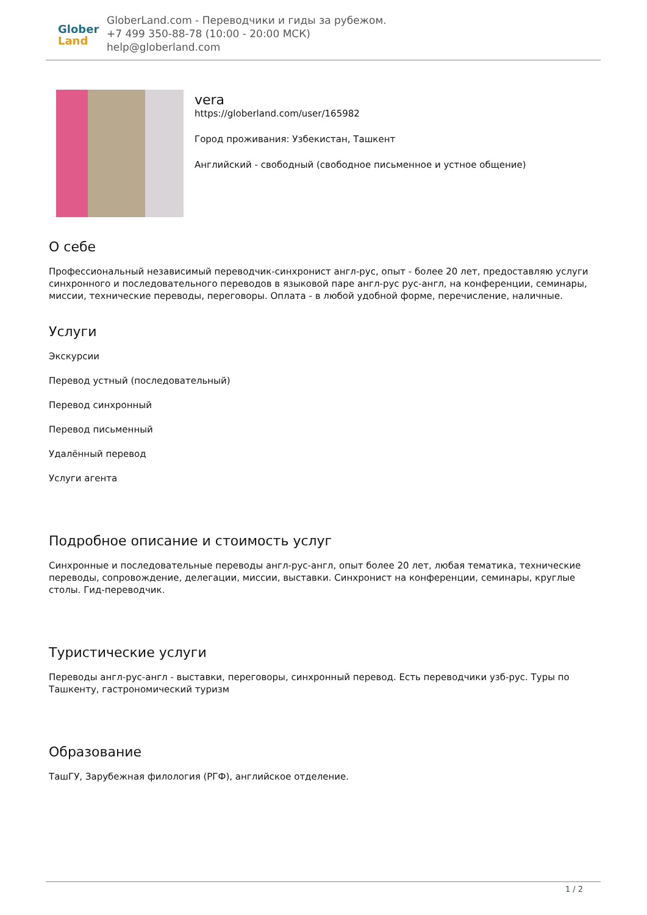Glober
Land
GloberLand.com - Переводчики и гиды за рубежом.
+7 499 350-88-78 (10:00 - 20:00 МСК)
help@globerland.com
vera
https://globerland.com/user/165982
Город проживания: Узбекистан, Ташкент
Английский - свободный (свободное письменное и устное общение)
О себе
Профессиональный независимый переводчик-синхронист англ-рус, опыт - более 20 лет, предоставляю услуги синхронного и последовательного переводов в языковой паре англ-рус рус-англ, на конференции, семинары, миссии, технические переводы, переговоры. Оплата - в любой удобной форме, перечисление, наличные.
Услуги
Экскурсии
Перевод устный (последовательный)
Перевод синхронный
Перевод письменный
Удалённый перевод
Услуги агента
Подробное описание и стоимость услуг
Синхронные и последовательные переводы англ-рус-англ, опыт более 20 лет, любая тематика, технические переводы, сопровождение, делегации, миссии, выставки. Синхронист на конференции, семинары, круглые столы. Гид-переводчик.
Туристические услуги
Переводы англ-рус-англ - выставки, переговоры, синхронный перевод. Есть переводчики узб-рус. Туры по Ташкенту, гастрономический туризм
Образование
ТашГУ, Зарубежная филология (РГФ), английское отделение.
1 / 2